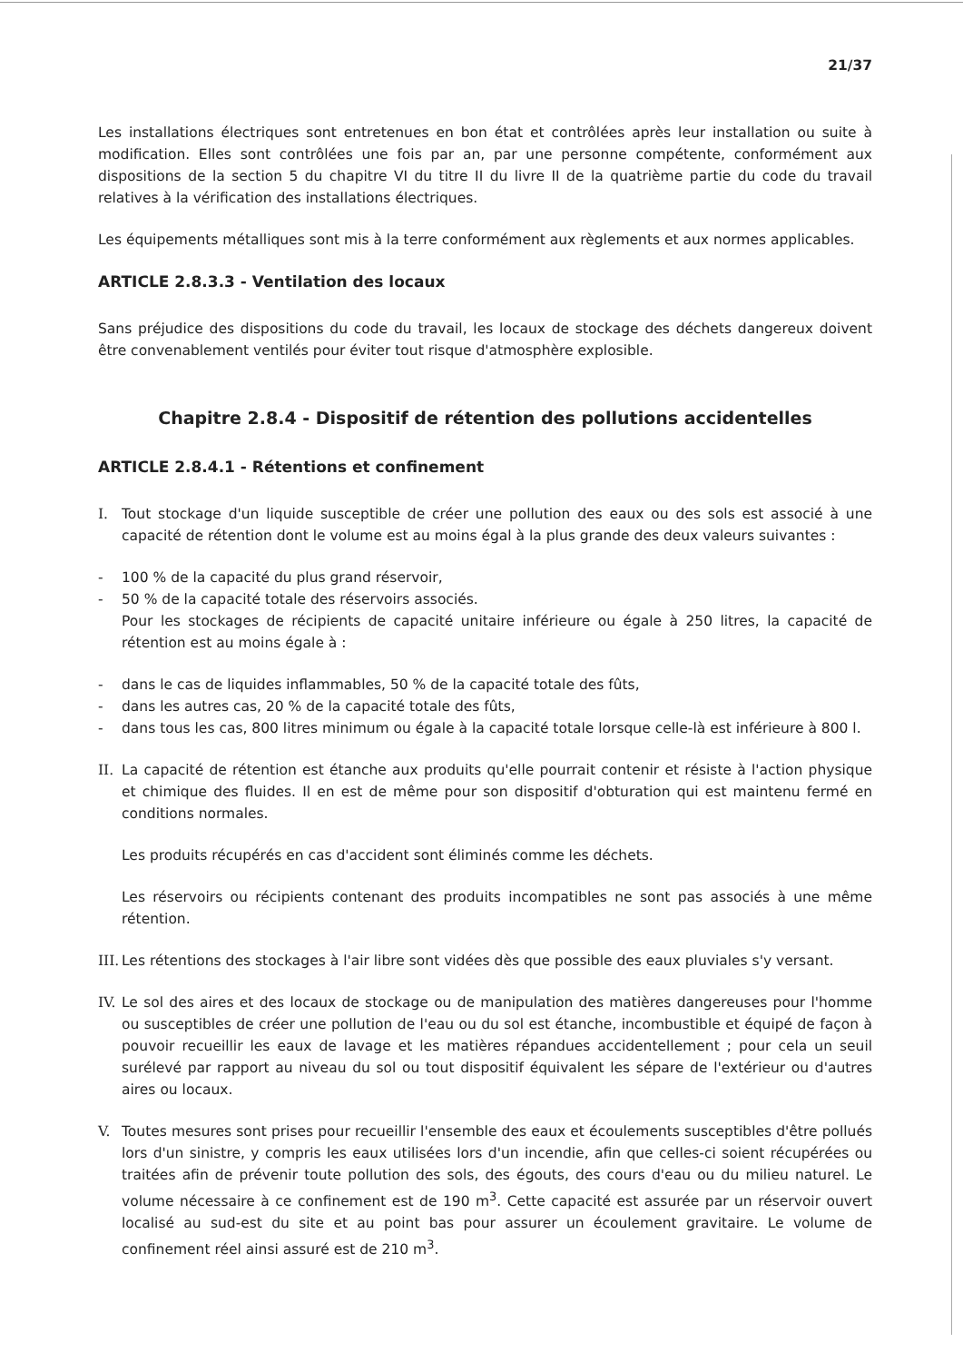21/37
Les installations électriques sont entretenues en bon état et contrôlées après leur installation ou suite à modification. Elles sont contrôlées une fois par an, par une personne compétente, conformément aux dispositions de la section 5 du chapitre VI du titre II du livre II de la quatrième partie du code du travail relatives à la vérification des installations électriques.
Les équipements métalliques sont mis à la terre conformément aux règlements et aux normes applicables.
ARTICLE 2.8.3.3 - Ventilation des locaux
Sans préjudice des dispositions du code du travail, les locaux de stockage des déchets dangereux doivent être convenablement ventilés pour éviter tout risque d'atmosphère explosible.
Chapitre 2.8.4 - Dispositif de rétention des pollutions accidentelles
ARTICLE 2.8.4.1 - Rétentions et confinement
I. Tout stockage d'un liquide susceptible de créer une pollution des eaux ou des sols est associé à une capacité de rétention dont le volume est au moins égal à la plus grande des deux valeurs suivantes :
- 100 % de la capacité du plus grand réservoir,
- 50 % de la capacité totale des réservoirs associés.
Pour les stockages de récipients de capacité unitaire inférieure ou égale à 250 litres, la capacité de rétention est au moins égale à :
- dans le cas de liquides inflammables, 50 % de la capacité totale des fûts,
- dans les autres cas, 20 % de la capacité totale des fûts,
- dans tous les cas, 800 litres minimum ou égale à la capacité totale lorsque celle-là est inférieure à 800 l.
II. La capacité de rétention est étanche aux produits qu'elle pourrait contenir et résiste à l'action physique et chimique des fluides. Il en est de même pour son dispositif d'obturation qui est maintenu fermé en conditions normales.
Les produits récupérés en cas d'accident sont éliminés comme les déchets.
Les réservoirs ou récipients contenant des produits incompatibles ne sont pas associés à une même rétention.
III. Les rétentions des stockages à l'air libre sont vidées dès que possible des eaux pluviales s'y versant.
IV. Le sol des aires et des locaux de stockage ou de manipulation des matières dangereuses pour l'homme ou susceptibles de créer une pollution de l'eau ou du sol est étanche, incombustible et équipé de façon à pouvoir recueillir les eaux de lavage et les matières répandues accidentellement ; pour cela un seuil surélevé par rapport au niveau du sol ou tout dispositif équivalent les sépare de l'extérieur ou d'autres aires ou locaux.
V. Toutes mesures sont prises pour recueillir l'ensemble des eaux et écoulements susceptibles d'être pollués lors d'un sinistre, y compris les eaux utilisées lors d'un incendie, afin que celles-ci soient récupérées ou traitées afin de prévenir toute pollution des sols, des égouts, des cours d'eau ou du milieu naturel. Le volume nécessaire à ce confinement est de 190 m<sup>3</sup>. Cette capacité est assurée par un réservoir ouvert localisé au sud-est du site et au point bas pour assurer un écoulement gravitaire. Le volume de confinement réel ainsi assuré est de 210 m<sup>3</sup>.